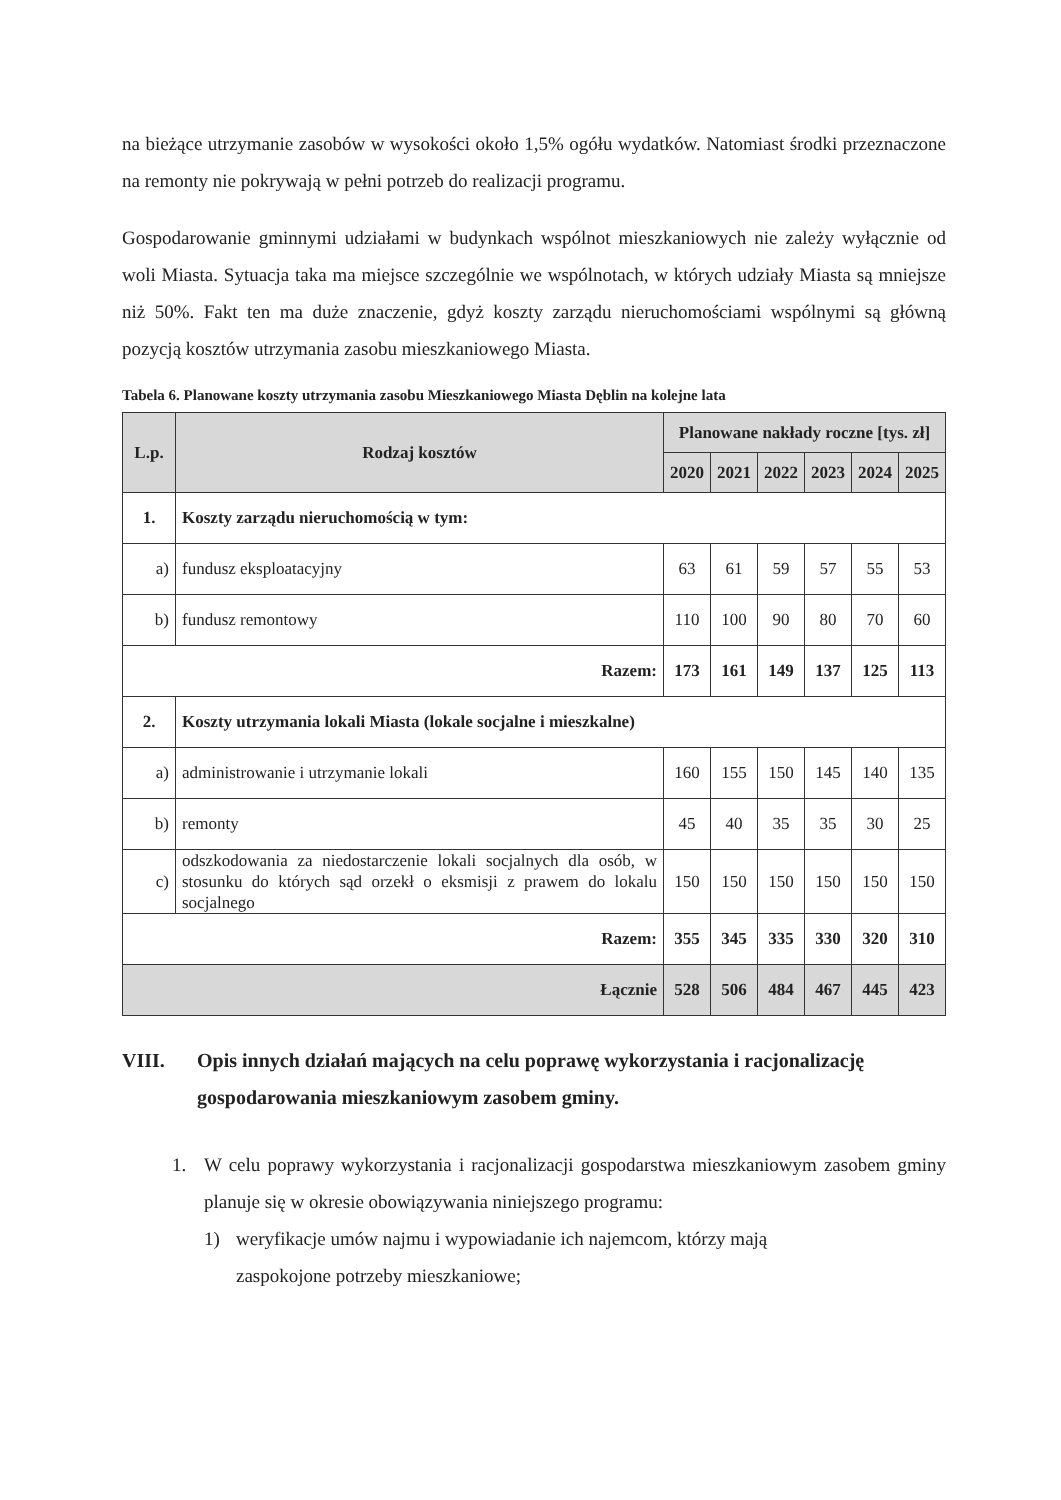na bieżące utrzymanie zasobów w wysokości około 1,5% ogółu wydatków. Natomiast środki przeznaczone na remonty nie pokrywają w pełni potrzeb do realizacji programu.
Gospodarowanie gminnymi udziałami w budynkach wspólnot mieszkaniowych nie zależy wyłącznie od woli Miasta. Sytuacja taka ma miejsce szczególnie we wspólnotach, w których udziały Miasta są mniejsze niż 50%. Fakt ten ma duże znaczenie, gdyż koszty zarządu nieruchomościami wspólnymi są główną pozycją kosztów utrzymania zasobu mieszkaniowego Miasta.
Tabela 6. Planowane koszty utrzymania zasobu Mieszkaniowego Miasta Dęblin na kolejne lata
| L.p. | Rodzaj kosztów | Planowane nakłady roczne [tys. zł] | | | | | |
| --- | --- | --- | --- | --- | --- | --- | --- |
| | | 2020 | 2021 | 2022 | 2023 | 2024 | 2025 |
| 1. | Koszty zarządu nieruchomością w tym: | | | | | | |
| a) | fundusz eksploatacyjny | 63 | 61 | 59 | 57 | 55 | 53 |
| b) | fundusz remontowy | 110 | 100 | 90 | 80 | 70 | 60 |
| Razem: | | 173 | 161 | 149 | 137 | 125 | 113 |
| 2. | Koszty utrzymania lokali Miasta (lokale socjalne i mieszkalne) | | | | | | |
| a) | administrowanie i utrzymanie lokali | 160 | 155 | 150 | 145 | 140 | 135 |
| b) | remonty | 45 | 40 | 35 | 35 | 30 | 25 |
| c) | odszkodowania za niedostarczenie lokali socjalnych dla osób, w stosunku do których sąd orzekł o eksmisji z prawem do lokalu socjalnego | 150 | 150 | 150 | 150 | 150 | 150 |
| Razem: | | 355 | 345 | 335 | 330 | 320 | 310 |
| Łącznie | | 528 | 506 | 484 | 467 | 445 | 423 |
VIII. Opis innych działań mających na celu poprawę wykorzystania i racjonalizację gospodarowania mieszkaniowym zasobem gminy.
1. W celu poprawy wykorzystania i racjonalizacji gospodarstwa mieszkaniowym zasobem gminy planuje się w okresie obowiązywania niniejszego programu:
1) weryfikacje umów najmu i wypowiadanie ich najemcom, którzy mają
zaspokojone potrzeby mieszkaniowe;